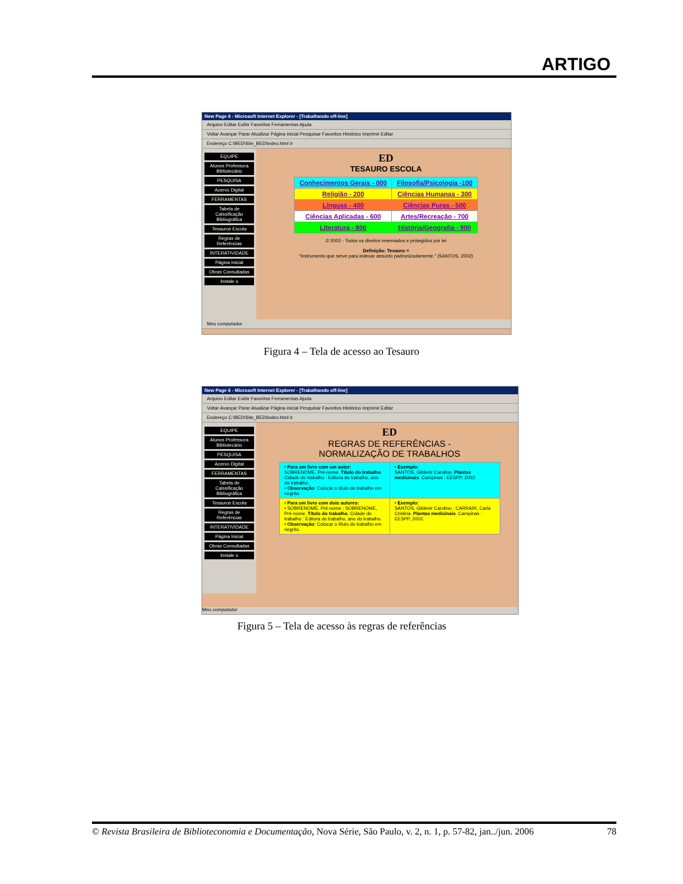ARTIGO
New Page 6 - Microsoft Internet Explorer - [Trabalhando off-line]
Arquivo Editar Exibir Favoritos Ferramentas Ajuda
Voltar Avançar Parar Atualizar Página inicial Pesquisar Favoritos Histórico Imprimir Editar
Endereço C:\BED\Site_BED\index.html Ir
EQUIPE
Alunos Professora Bibliotecário
PESQUISA
Acervo Digital
FERRAMENTAS
Tabela de Calssificação Bibliográfica
Tesauros Escola
Regras de Referências
INTERATIVIDADE
Página Inicial
Obras Consultadas
Instale o
ED
TESAURO ESCOLA
| Conhecimentos Gerais - 000 | Filosofia/Psicologia -100 |
| Religião - 200 | Ciências Humanas - 300 |
| Línguas - 400 | Ciências Puras - 500 |
| Ciências Aplicadas - 600 | Artes/Recreação - 700 |
| Literatura - 800 | História/Geografia - 900 |
© 2002 - Todos os direitos reservados e protegidos por lei
Definição: Tesauro =
"instrumento que serve para indexar assunto padronizadamente." (SANTOS, 2002)
Meu computador
Figura 4 – Tela de acesso ao Tesauro
New Page 6 - Microsoft Internet Explorer - [Trabalhando off-line]
Arquivo Editar Exibir Favoritos Ferramentas Ajuda
Voltar Avançar Parar Atualizar Página inicial Pesquisar Favoritos Histórico Imprimir Editar
Endereço C:\BED\Site_BED\index.html Ir
EQUIPE
Alunos Professora Bibliotecário
PESQUISA
Acervo Digital
FERRAMENTAS
Tabela de Calssificação Bibliográfica
Tesauros Escola
Regras de Referências
INTERATIVIDADE
Página Inicial
Obras Consultadas
Instale o
ED
REGRAS DE REFERÊNCIAS -
NORMALIZAÇÃO DE TRABALHOS
| • Para um livro com um autor: SOBRENOME, Pré-nome. Título do trabalho . Cidade do trabalho : Editora do trabalho, ano do trabalho. • Observação : Colocar o título do trabalho em negrito. | • Exemplo: SANTOS, Gildenir Carolino. Plantas medicinais . Campinas : EESPP, 2002. |
| • Para um livro com dois autores: • SOBRENOME, Pré-nome ; SOBRENOME, Pré-nome. Título do trabalho . Cidade do trabalho : Editora do trabalho, ano do trabalho. • Observação : Colocar o título do trabalho em negrito. | • Exemplo: SANTOS, Gildenir Carolino ; CARRARI, Carla Cristina. Plantas medicinais . Campinas : EESPP, 2002. |
Meu computador
Figura 5 – Tela de acesso às regras de referências
© Revista Brasileira de Biblioteconomia e Documentação, Nova Série, São Paulo, v. 2, n. 1, p. 57-82, jan../jun. 2006 78